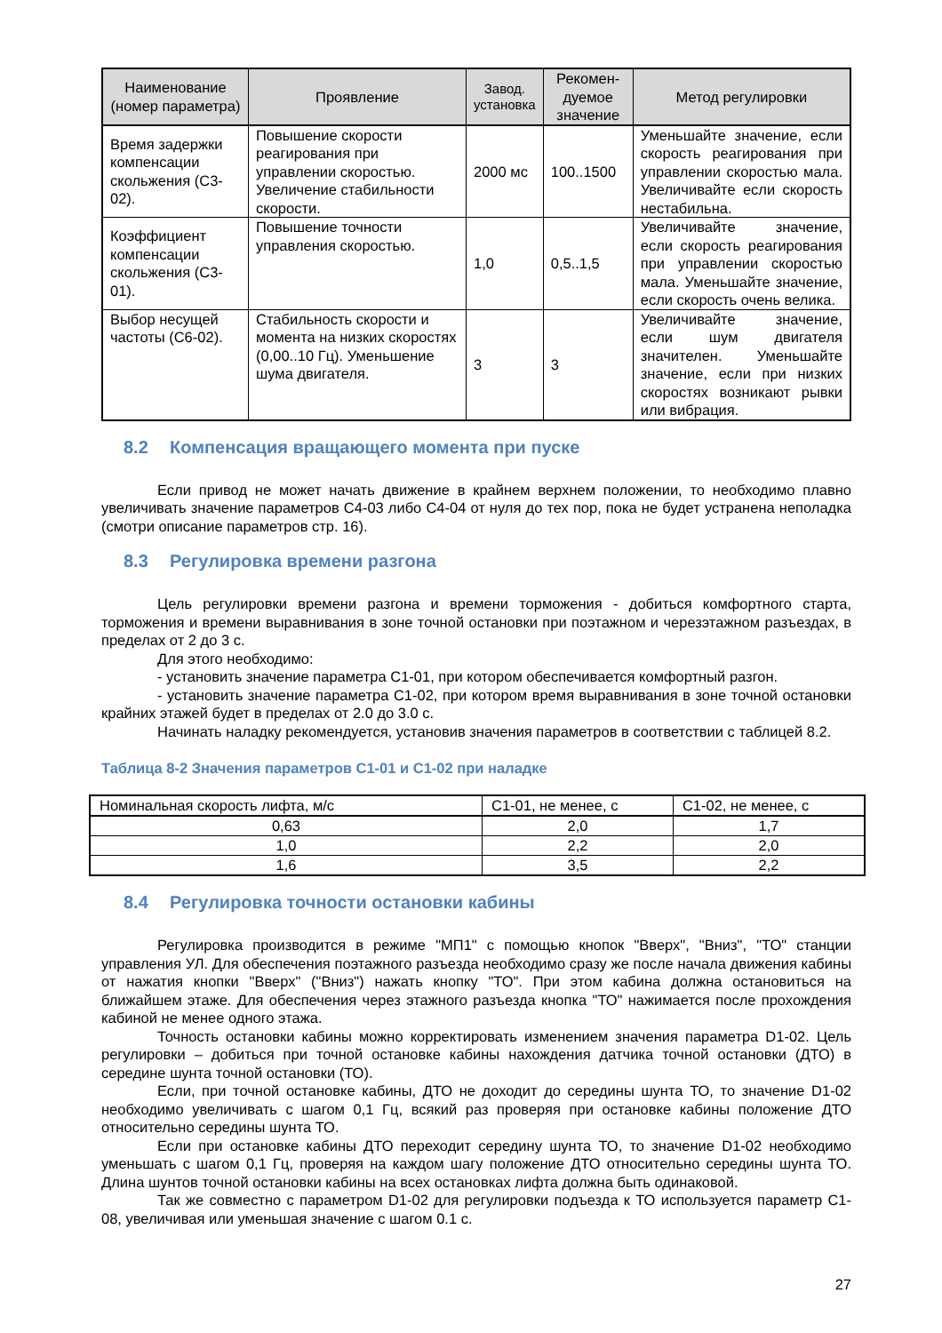| Наименование (номер параметра) | Проявление | Завод. установка | Рекомен-дуемое значение | Метод регулировки |
| --- | --- | --- | --- | --- |
| Время задержки компенсации скольжения (C3-02). | Повышение скорости реагирования при управлении скоростью. Увеличение стабильности скорости. | 2000 мс | 100..1500 | Уменьшайте значение, если скорость реагирования при управлении скоростью мала. Увеличивайте если скорость нестабильна. |
| Коэффициент компенсации скольжения (C3-01). | Повышение точности управления скоростью. | 1,0 | 0,5..1,5 | Увеличивайте значение, если скорость реагирования при управлении скоростью мала. Уменьшайте значение, если скорость очень велика. |
| Выбор несущей частоты (C6-02). | Стабильность скорости и момента на низких скоростях (0,00..10 Гц). Уменьшение шума двигателя. | 3 | 3 | Увеличивайте значение, если шум двигателя значителен. Уменьшайте значение, если при низких скоростях возникают рывки или вибрация. |
8.2 Компенсация вращающего момента при пуске
Если привод не может начать движение в крайнем верхнем положении, то необходимо плавно увеличивать значение параметров C4-03 либо C4-04 от нуля до тех пор, пока не будет устранена неполадка (смотри описание параметров стр. 16).
8.3 Регулировка времени разгона
Цель регулировки времени разгона и времени торможения - добиться комфортного старта, торможения и времени выравнивания в зоне точной остановки при поэтажном и черезэтажном разъездах, в пределах от 2 до 3 с.
Для этого необходимо:
- установить значение параметра C1-01, при котором обеспечивается комфортный разгон.
- установить значение параметра C1-02, при котором время выравнивания в зоне точной остановки крайних этажей будет в пределах от 2.0 до 3.0 с.
Начинать наладку рекомендуется, установив значения параметров в соответствии с таблицей 8.2.
Таблица 8-2 Значения параметров C1-01 и C1-02 при наладке
| Номинальная скорость лифта, м/с | C1-01, не менее, с | C1-02, не менее, с |
| --- | --- | --- |
| 0,63 | 2,0 | 1,7 |
| 1,0 | 2,2 | 2,0 |
| 1,6 | 3,5 | 2,2 |
8.4 Регулировка точности остановки кабины
Регулировка производится в режиме "МП1" с помощью кнопок "Вверх", "Вниз", "ТО" станции управления УЛ. Для обеспечения поэтажного разъезда необходимо сразу же после начала движения кабины от нажатия кнопки "Вверх" ("Вниз") нажать кнопку "ТО". При этом кабина должна остановиться на ближайшем этаже. Для обеспечения через этажного разъезда кнопка "ТО" нажимается после прохождения кабиной не менее одного этажа.
Точность остановки кабины можно корректировать изменением значения параметра D1-02. Цель регулировки – добиться при точной остановке кабины нахождения датчика точной остановки (ДТО) в середине шунта точной остановки (ТО).
Если, при точной остановке кабины, ДТО не доходит до середины шунта ТО, то значение D1-02 необходимо увеличивать с шагом 0,1 Гц, всякий раз проверяя при остановке кабины положение ДТО относительно середины шунта ТО.
Если при остановке кабины ДТО переходит середину шунта ТО, то значение D1-02 необходимо уменьшать с шагом 0,1 Гц, проверяя на каждом шагу положение ДТО относительно середины шунта ТО. Длина шунтов точной остановки кабины на всех остановках лифта должна быть одинаковой.
Так же совместно с параметром D1-02 для регулировки подъезда к ТО используется параметр C1-08, увеличивая или уменьшая значение с шагом 0.1 с.
27